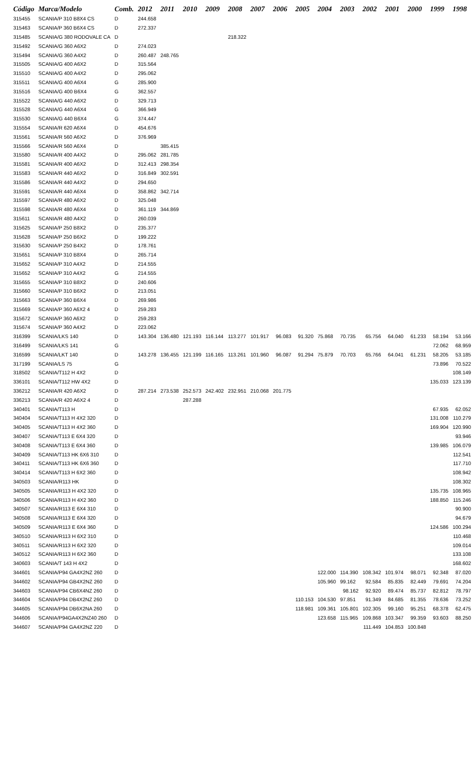| Código | Marca/Modelo | Comb. | 2012 | 2011 | 2010 | 2009 | 2008 | 2007 | 2006 | 2005 | 2004 | 2003 | 2002 | 2001 | 2000 | 1999 | 1998 |
| --- | --- | --- | --- | --- | --- | --- | --- | --- | --- | --- | --- | --- | --- | --- | --- | --- | --- |
| 315455 | SCANIA/P 310 B8X4 CS | D | 244.658 | | | | | | | | | | | | | | |
| 315463 | SCANIA/P 360 B6X4 CS | D | 272.337 | | | | | | | | | | | | | | |
| 315485 | SCANIA/G 380 RODOVALE CA | D | | | | | 218.322 | | | | | | | | | | |
| 315492 | SCANIA/G 360 A6X2 | D | 274.023 | | | | | | | | | | | | | | |
| 315494 | SCANIA/G 360 A4X2 | D | 260.487 | 248.765 | | | | | | | | | | | | | |
| 315505 | SCANIA/G 400 A6X2 | D | 315.564 | | | | | | | | | | | | | | |
| 315510 | SCANIA/G 400 A4X2 | D | 295.062 | | | | | | | | | | | | | | |
| 315511 | SCANIA/G 400 A6X4 | G | 285.900 | | | | | | | | | | | | | | |
| 315516 | SCANIA/G 400 B6X4 | G | 362.557 | | | | | | | | | | | | | | |
| 315522 | SCANIA/G 440 A6X2 | D | 329.713 | | | | | | | | | | | | | | |
| 315528 | SCANIA/G 440 A6X4 | G | 366.949 | | | | | | | | | | | | | | |
| 315530 | SCANIA/G 440 B6X4 | G | 374.447 | | | | | | | | | | | | | | |
| 315554 | SCANIA/R 620 A6X4 | D | 454.676 | | | | | | | | | | | | | | |
| 315561 | SCANIA/R 560 A6X2 | D | 376.969 | | | | | | | | | | | | | | |
| 315566 | SCANIA/R 560 A6X4 | D | | 385.415 | | | | | | | | | | | | | |
| 315580 | SCANIA/R 400 A4X2 | D | 295.062 | 281.785 | | | | | | | | | | | | | |
| 315581 | SCANIA/R 400 A6X2 | D | 312.413 | 298.354 | | | | | | | | | | | | | |
| 315583 | SCANIA/R 440 A6X2 | D | 316.849 | 302.591 | | | | | | | | | | | | | |
| 315586 | SCANIA/R 440 A4X2 | D | 294.650 | | | | | | | | | | | | | | |
| 315591 | SCANIA/R 440 A6X4 | D | 358.862 | 342.714 | | | | | | | | | | | | | |
| 315597 | SCANIA/R 480 A6X2 | D | 325.048 | | | | | | | | | | | | | | |
| 315598 | SCANIA/R 480 A6X4 | D | 361.119 | 344.869 | | | | | | | | | | | | | |
| 315611 | SCANIA/R 480 A4X2 | D | 260.039 | | | | | | | | | | | | | | |
| 315625 | SCANIA/P 250 B8X2 | D | 235.377 | | | | | | | | | | | | | | |
| 315628 | SCANIA/P 250 B6X2 | D | 199.222 | | | | | | | | | | | | | | |
| 315630 | SCANIA/P 250 B4X2 | D | 178.761 | | | | | | | | | | | | | | |
| 315651 | SCANIA/P 310 B8X4 | D | 265.714 | | | | | | | | | | | | | | |
| 315652 | SCANIA/P 310 A4X2 | D | 214.555 | | | | | | | | | | | | | | |
| 315652 | SCANIA/P 310 A4X2 | G | 214.555 | | | | | | | | | | | | | | |
| 315655 | SCANIA/P 310 B8X2 | D | 240.606 | | | | | | | | | | | | | | |
| 315660 | SCANIA/P 310 B6X2 | D | 213.051 | | | | | | | | | | | | | | |
| 315663 | SCANIA/P 360 B6X4 | D | 269.986 | | | | | | | | | | | | | | |
| 315669 | SCANIA/P 360 A6X2 4 | D | 259.283 | | | | | | | | | | | | | | |
| 315672 | SCANIA/P 360 A6X2 | D | 259.283 | | | | | | | | | | | | | | |
| 315674 | SCANIA/P 360 A4X2 | D | 223.062 | | | | | | | | | | | | | | |
| 316399 | SCANIA/LKS 140 | D | 143.304 | 136.480 | 121.193 | 116.144 | 113.277 | 101.917 | 96.083 | 91.320 | 75.868 | 70.735 | 65.756 | 64.040 | 61.233 | 58.194 | 53.166 |
| 316499 | SCANIA/LKS 141 | G | | | | | | | | | | | | | | 72.062 | 68.959 |
| 316599 | SCANIA/LKT 140 | D | 143.278 | 136.455 | 121.199 | 116.165 | 113.261 | 101.960 | 96.087 | 91.294 | 75.879 | 70.703 | 65.766 | 64.041 | 61.231 | 58.205 | 53.185 |
| 317199 | SCANIA/LS 75 | G | | | | | | | | | | | | | | 73.896 | 70.522 |
| 318502 | SCANIA/T112 H 4X2 | D | | | | | | | | | | | | | | | 108.149 |
| 336101 | SCANIA/T112 HW 4X2 | D | | | | | | | | | | | | | | 135.033 | 123.139 |
| 336212 | SCANIA/R 420 A6X2 | D | 287.214 | 273.538 | 252.573 | 242.402 | 232.951 | 210.068 | 201.775 | | | | | | | | |
| 336213 | SCANIA/R 420 A6X2 4 | D | | | 287.288 | | | | | | | | | | | | |
| 340401 | SCANIA/T113 H | D | | | | | | | | | | | | | | 67.935 | 62.052 |
| 340404 | SCANIA/T113 H 4X2 320 | D | | | | | | | | | | | | | | 131.008 | 110.279 |
| 340405 | SCANIA/T113 H 4X2 360 | D | | | | | | | | | | | | | | 169.904 | 120.990 |
| 340407 | SCANIA/T113 E 6X4 320 | D | | | | | | | | | | | | | | | 93.946 |
| 340408 | SCANIA/T113 E 6X4 360 | D | | | | | | | | | | | | | | 139.985 | 106.079 |
| 340409 | SCANIA/T113 HK 6X6 310 | D | | | | | | | | | | | | | | | 112.541 |
| 340411 | SCANIA/T113 HK 6X6 360 | D | | | | | | | | | | | | | | | 117.710 |
| 340414 | SCANIA/T113 H 6X2 360 | D | | | | | | | | | | | | | | | 108.942 |
| 340503 | SCANIA/R113 HK | D | | | | | | | | | | | | | | | 108.302 |
| 340505 | SCANIA/R113 H 4X2 320 | D | | | | | | | | | | | | | | 135.735 | 108.965 |
| 340506 | SCANIA/R113 H 4X2 360 | D | | | | | | | | | | | | | | 188.850 | 115.246 |
| 340507 | SCANIA/R113 E 6X4 310 | D | | | | | | | | | | | | | | | 90.900 |
| 340508 | SCANIA/R113 E 6X4 320 | D | | | | | | | | | | | | | | | 94.679 |
| 340509 | SCANIA/R113 E 6X4 360 | D | | | | | | | | | | | | | | 124.586 | 100.294 |
| 340510 | SCANIA/R113 H 6X2 310 | D | | | | | | | | | | | | | | | 110.468 |
| 340511 | SCANIA/R113 H 6X2 320 | D | | | | | | | | | | | | | | | 109.014 |
| 340512 | SCANIA/R113 H 6X2 360 | D | | | | | | | | | | | | | | | 133.108 |
| 340603 | SCANIA/T 143 H 4X2 | D | | | | | | | | | | | | | | | 168.602 |
| 344601 | SCANIA/P94 GA4X2NZ 260 | D | | | | | | | | | 122.000 | 114.390 | 108.342 | 101.974 | 98.071 | 92.348 | 87.020 |
| 344602 | SCANIA/P94 GB4X2NZ 260 | D | | | | | | | | | 105.960 | 99.162 | 92.584 | 85.835 | 82.449 | 79.691 | 74.204 |
| 344603 | SCANIA/P94 CB6X4NZ 260 | D | | | | | | | | | | 98.162 | 92.920 | 89.474 | 85.737 | 82.812 | 78.797 |
| 344604 | SCANIA/P94 DB4X2NZ 260 | D | | | | | | | | 110.153 | 104.530 | 97.851 | 91.349 | 84.685 | 81.355 | 78.636 | 73.252 |
| 344605 | SCANIA/P94 DB6X2NA 260 | D | | | | | | | | 118.981 | 109.361 | 105.801 | 102.305 | 99.160 | 95.251 | 68.378 | 62.475 |
| 344606 | SCANIA/P94GA4X2NZ40 260 | D | | | | | | | | | 123.658 | 115.965 | 109.868 | 103.347 | 99.359 | 93.603 | 88.250 |
| 344607 | SCANIA/P94 GA4X2NZ 220 | D | | | | | | | | | | | 111.449 | 104.853 | 100.848 | | |